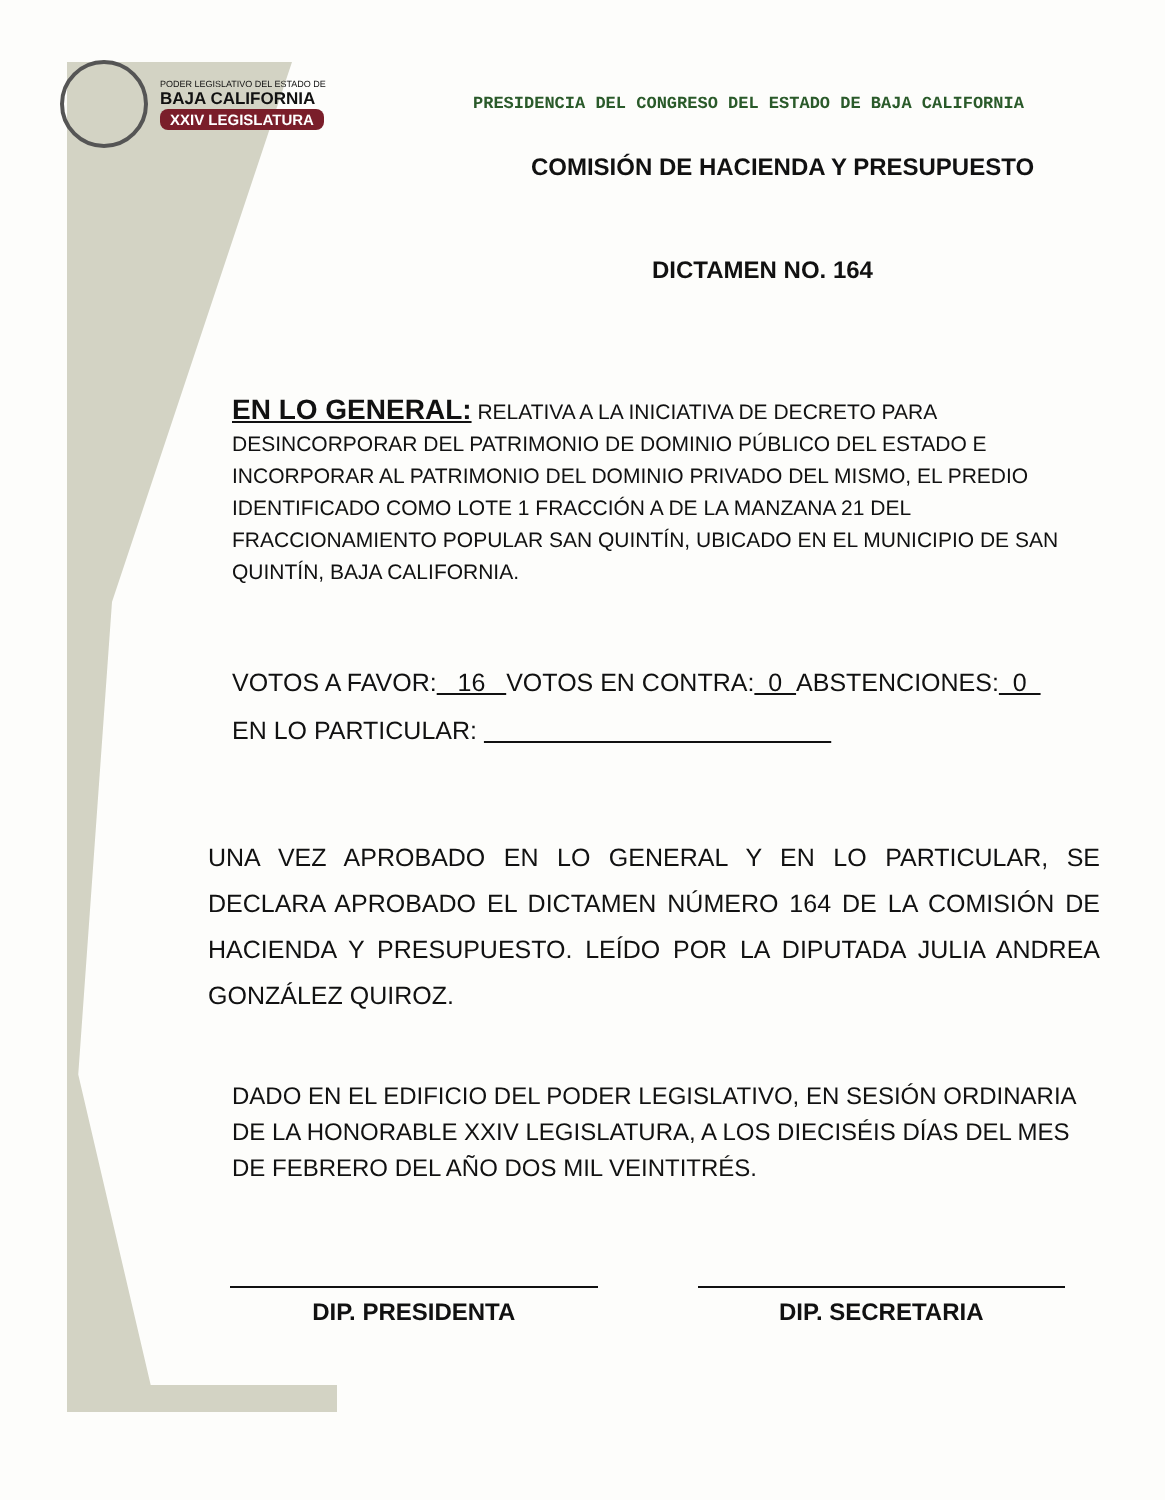PODER LEGISLATIVO DEL ESTADO DE
BAJA CALIFORNIA
XXIV LEGISLATURA
PRESIDENCIA DEL CONGRESO DEL ESTADO DE BAJA CALIFORNIA
COMISIÓN DE HACIENDA Y PRESUPUESTO
DICTAMEN NO. 164
EN LO GENERAL: RELATIVA A LA INICIATIVA DE DECRETO PARA DESINCORPORAR DEL PATRIMONIO DE DOMINIO PÚBLICO DEL ESTADO E INCORPORAR AL PATRIMONIO DEL DOMINIO PRIVADO DEL MISMO, EL PREDIO IDENTIFICADO COMO LOTE 1 FRACCIÓN A DE LA MANZANA 21 DEL FRACCIONAMIENTO POPULAR SAN QUINTÍN, UBICADO EN EL MUNICIPIO DE SAN QUINTÍN, BAJA CALIFORNIA.
VOTOS A FAVOR: 16 VOTOS EN CONTRA: 0 ABSTENCIONES: 0
EN LO PARTICULAR:
UNA VEZ APROBADO EN LO GENERAL Y EN LO PARTICULAR, SE DECLARA APROBADO EL DICTAMEN NÚMERO 164 DE LA COMISIÓN DE HACIENDA Y PRESUPUESTO. LEÍDO POR LA DIPUTADA JULIA ANDREA GONZÁLEZ QUIROZ.
DADO EN EL EDIFICIO DEL PODER LEGISLATIVO, EN SESIÓN ORDINARIA DE LA HONORABLE XXIV LEGISLATURA, A LOS DIECISÉIS DÍAS DEL MES DE FEBRERO DEL AÑO DOS MIL VEINTITRÉS.
DIP. PRESIDENTA DIP. SECRETARIA